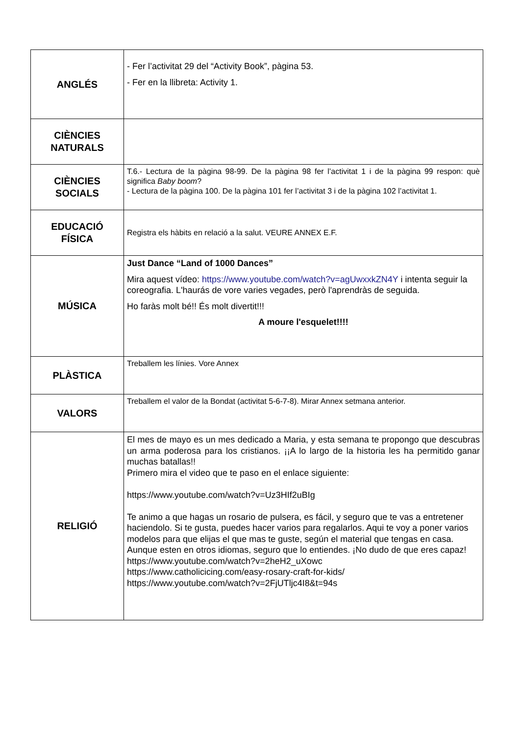| ANGLÉS | - Fer l’activitat 29 del “Activity Book”, pàgina 53. - Fer en la llibreta: Activity 1. |
| CIÈNCIES NATURALS | |
| CIÈNCIES SOCIALS | T.6.- Lectura de la pàgina 98-99. De la pàgina 98 fer l’activitat 1 i de la pàgina 99 respon: què significa Baby boom ? - Lectura de la pàgina 100. De la pàgina 101 fer l’activitat 3 i de la pàgina 102 l’activitat 1. |
| EDUCACIÓ FÍSICA | Registra els hàbits en relació a la salut. VEURE ANNEX E.F. |
| MÚSICA | Just Dance “Land of 1000 Dances” Mira aquest vídeo: https://www.youtube.com/watch?v=agUwxxkZN4Y i intenta seguir la coreografia. L'haurás de vore varies vegades, però l'aprendràs de seguida. Ho faràs molt bé!! És molt divertit!!! A moure l'esquelet!!!! |
| PLÀSTICA | Treballem les línies. Vore Annex |
| VALORS | Treballem el valor de la Bondat (activitat 5-6-7-8). Mirar Annex setmana anterior. |
| RELIGIÓ | El mes de mayo es un mes dedicado a Maria, y esta semana te propongo que descubras un arma poderosa para los cristianos. ¡¡A lo largo de la historia les ha permitido ganar muchas batallas!! Primero mira el video que te paso en el enlace siguiente: https://www.youtube.com/watch?v=Uz3HIf2uBIg Te animo a que hagas un rosario de pulsera, es fácil, y seguro que te vas a entretener haciendolo. Si te gusta, puedes hacer varios para regalarlos. Aqui te voy a poner varios modelos para que elijas el que mas te guste, según el material que tengas en casa. Aunque esten en otros idiomas, seguro que lo entiendes. ¡No dudo de que eres capaz! https://www.youtube.com/watch?v=2heH2_uXowc https://www.catholicicing.com/easy-rosary-craft-for-kids/ https://www.youtube.com/watch?v=2FjUTljc4I8&t=94s |